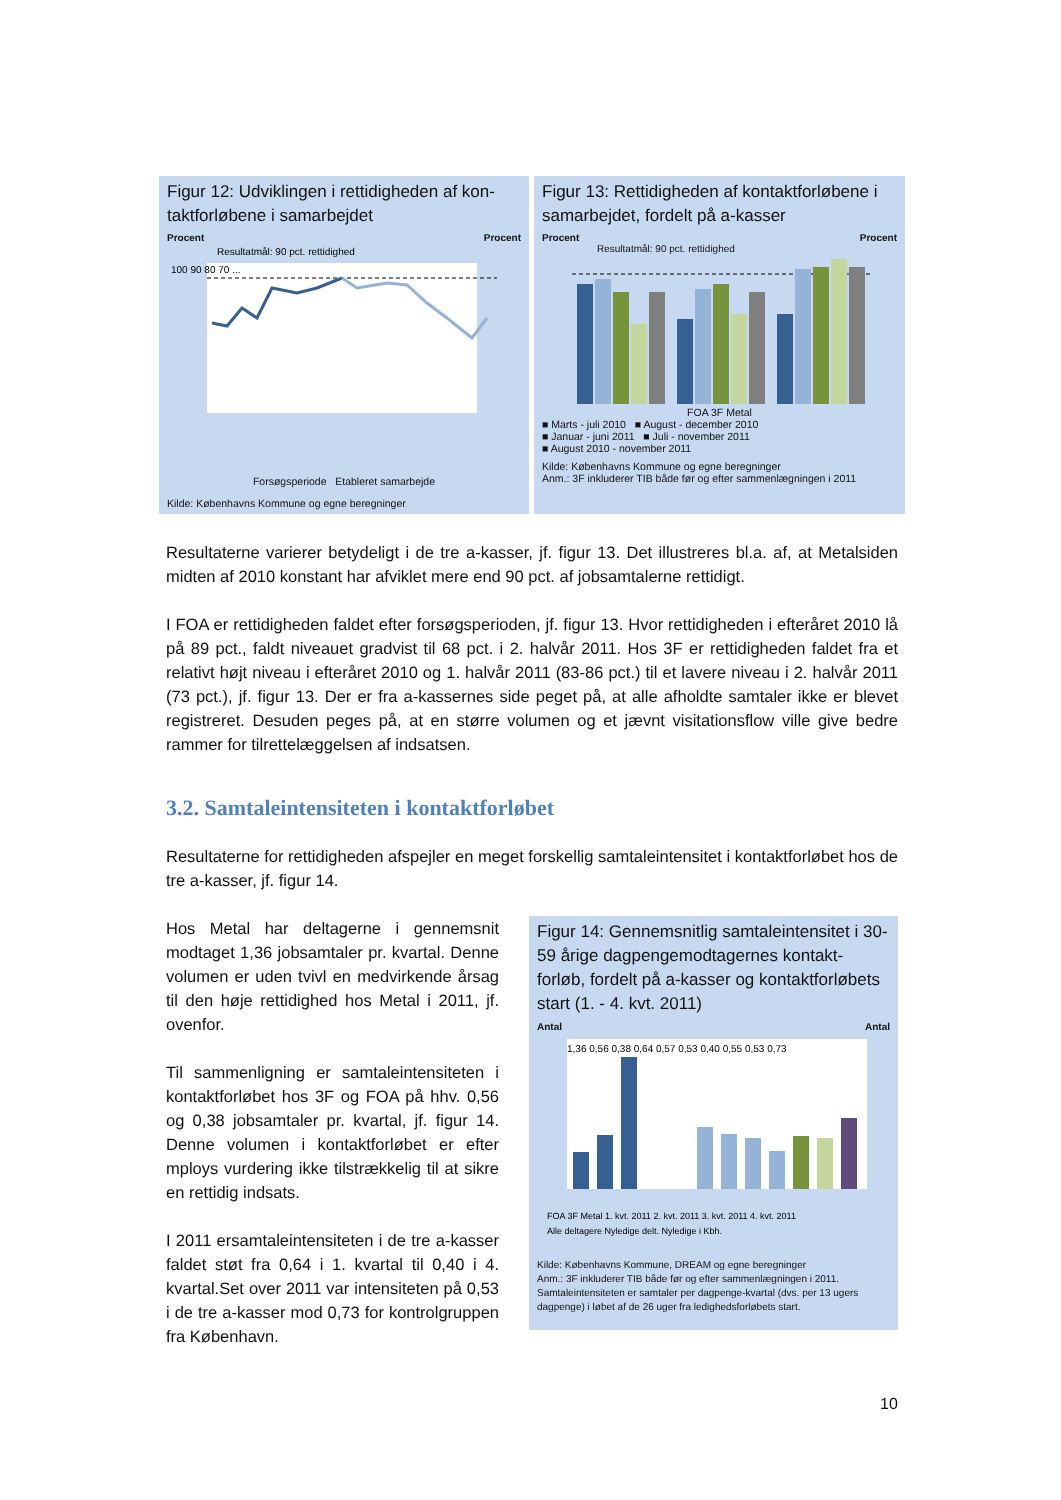Figur 12: Udviklingen i rettidigheden af kon-taktforløbene i samarbejdet
Procent Procent
Resultatmål: 90 pct. rettidighed
100 90 80 70 ...
Forsøgsperiode Etableret samarbejde
Kilde: Københavns Kommune og egne beregninger
Figur 13: Rettidigheden af kontaktforløbene i samarbejdet, fordelt på a-kasser
Procent Procent
Resultatmål: 90 pct. rettidighed
FOA 3F Metal
■ Marts - juli 2010 ■ August - december 2010
■ Januar - juni 2011 ■ Juli - november 2011
■ August 2010 - november 2011
Kilde: Københavns Kommune og egne beregninger
Anm.: 3F inkluderer TIB både før og efter sammenlægningen i 2011
Resultaterne varierer betydeligt i de tre a-kasser, jf. figur 13. Det illustreres bl.a. af, at Metalsiden midten af 2010 konstant har afviklet mere end 90 pct. af jobsamtalerne rettidigt.
I FOA er rettidigheden faldet efter forsøgsperioden, jf. figur 13. Hvor rettidigheden i efteråret 2010 lå på 89 pct., faldt niveauet gradvist til 68 pct. i 2. halvår 2011. Hos 3F er rettidigheden faldet fra et relativt højt niveau i efteråret 2010 og 1. halvår 2011 (83-86 pct.) til et lavere niveau i 2. halvår 2011 (73 pct.), jf. figur 13. Der er fra a-kassernes side peget på, at alle afholdte samtaler ikke er blevet registreret. Desuden peges på, at en større volumen og et jævnt visitationsflow ville give bedre rammer for tilrettelæggelsen af indsatsen.
3.2. Samtaleintensiteten i kontaktforløbet
Resultaterne for rettidigheden afspejler en meget forskellig samtaleintensitet i kontaktforløbet hos de tre a-kasser, jf. figur 14.
Hos Metal har deltagerne i gennemsnit modtaget 1,36 jobsamtaler pr. kvartal. Denne volumen er uden tvivl en medvirkende årsag til den høje rettidighed hos Metal i 2011, jf. ovenfor.
Til sammenligning er samtaleintensiteten i kontaktforløbet hos 3F og FOA på hhv. 0,56 og 0,38 jobsamtaler pr. kvartal, jf. figur 14. Denne volumen i kontaktforløbet er efter mploys vurdering ikke tilstrækkelig til at sikre en rettidig indsats.
I 2011 ersamtaleintensiteten i de tre a-kasser faldet støt fra 0,64 i 1. kvartal til 0,40 i 4. kvartal.Set over 2011 var intensiteten på 0,53 i de tre a-kasser mod 0,73 for kontrolgruppen fra København.
Figur 14: Gennemsnitlig samtaleintensitet i 30-59 årige dagpengemodtagernes kontakt-forløb, fordelt på a-kasser og kontaktforløbets start (1. - 4. kvt. 2011)
Antal Antal
1,36 0,56 0,38 0,64 0,57 0,53 0,40 0,55 0,53 0,73
FOA 3F Metal 1. kvt. 2011 2. kvt. 2011 3. kvt. 2011 4. kvt. 2011
Alle deltagere Nyledige delt. Nyledige i Kbh.
Kilde: Københavns Kommune, DREAM og egne beregninger
Anm.: 3F inkluderer TIB både før og efter sammenlægningen i 2011. Samtaleintensiteten er samtaler per dagpenge-kvartal (dvs. per 13 ugers dagpenge) i løbet af de 26 uger fra ledighedsforløbets start.
10